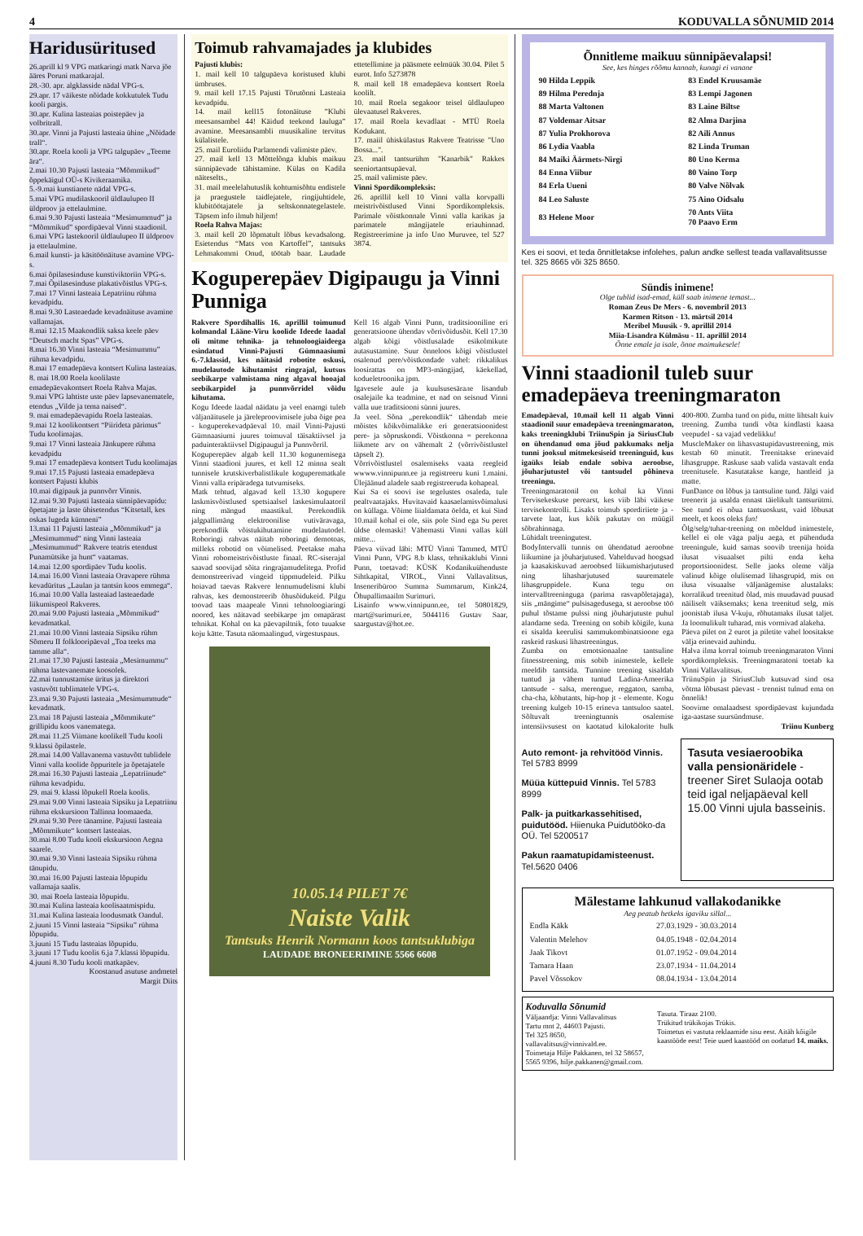4 KODUVALLA SÕNUMID 2014
Haridusüritused
26.aprill kl 9 VPG matkaringi matk Narva jõe ääres Poruni matkarajal.
28.-30. apr. algklasside nädal VPG-s.
29.apr. 17 väikeste nõidade kokkutulek Tudu kooli pargis.
30.apr. Kulina lasteaias poistepäev ja volbritrall.
30.apr. Vinni ja Pajusti lasteaia ühine „Nõidade trall“.
30.apr. Roela kooli ja VPG talgupäev „Teeme ära“.
2.mai 10.30 Pajusti lasteaia “Mõmmikud” õppekäigul OÜ-s Kivikeraamika.
5.-9.mai kunstianete nädal VPG-s.
5.mai VPG mudilaskooril üldlaulupeo II üldproov ja ettelaulmine.
6.mai 9.30 Pajusti lasteaia “Mesimummud” ja “Mõmmikud” spordipäeval Vinni staadionil.
6.mai VPG lastekooril üldlaulupeo II üldproov ja ettelaulmine.
6.mail kunsti- ja käsitöönäituse avamine VPG-s.
6.mai õpilasesinduse kunstiviktoriin VPG-s.
7.mai Õpilasesinduse plakativõistlus VPG-s.
7.mai 17 Vinni lasteaia Lepatriinu rühma kevadpidu.
8.mai 9.30 Lasteaedade kevadnäituse avamine vallamajas.
8.mai 12.15 Maakondlik saksa keele päev “Deutsch macht Spas” VPG-s.
8.mai 16.30 Vinni lasteaia “Mesimummu” rühma kevadpidu.
8.mai 17 emadepäeva kontsert Kulina lasteaias.
8. mai 18.00 Roela koolilaste emadepäevakontsert Roela Rahva Majas.
9.mai VPG lahtiste uste päev lapsevanematele, etendus „Vilde ja tema naised“.
9. mai emadepäevapidu Roela lasteaias.
9.mai 12 koolikontsert “Piirideta pärimus” Tudu koolimajas.
9.mai 17 Vinni lasteaia Jänkupere rühma kevadpidu
9.mai 17 emadepäeva kontsert Tudu koolimajas
9.mai 17.15 Pajusti lasteaia emadepäeva kontsert Pajusti klubis
10.mai digipauk ja punnvõrr Vinnis.
12.mai 9.30 Pajusti lasteaia sünnipäevapidu: õpetajate ja laste ühisetendus “Kitsetall, kes oskas lugeda kümneni”
13.mai 11 Pajusti lasteaia „Mõmmikud“ ja „Mesimummud“ ning Vinni lasteaia „Mesimummud“ Rakvere teatris etendust Punamütsike ja hunt“ vaatamas.
14.mai 12.00 spordipäev Tudu koolis.
14.mai 16.00 Vinni lasteaia Oravapere rühma kevadüritus „Laulan ja tantsin koos emmega“.
16.mai 10.00 Valla lasteaiad lasteaedade liikumispeol Rakveres.
20.mai 9.00 Pajusti lasteaia „Mõmmikud“ kevadmatkal.
21.mai 10.00 Vinni lasteaia Sipsiku rühm Sõmeru II folklooripäeval „Toa teeks ma tamme alla“.
21.mai 17.30 Pajusti lasteaia „Mesimummu“ rühma lastevanemate koosolek.
22.mai tunnustamise üritus ja direktori vastuvõtt tublimatele VPG-s.
23.mai 9.30 Pajusti lasteaia „Mesimummude“ kevadmatk.
23.mai 18 Pajusti lasteaia „Mõmmikute“ grillipidu koos vanematega.
28.mai 11.25 Viimane koolikell Tudu kooli 9.klassi õpilastele.
28.mai 14.00 Vallavanema vastuvõtt tublidele Vinni valla koolide õppuritele ja õpetajatele
28.mai 16.30 Pajusti lasteaia „Lepatriinude“ rühma kevadpidu.
29. mai 9. klassi lõpukell Roela koolis.
29.mai 9.00 Vinni lasteaia Sipsiku ja Lepatriinu rühma ekskursioon Tallinna loomaaeda.
29.mai 9.30 Pere tänamine. Pajusti lasteaia „Mõmmikute“ kontsert lasteaias.
30.mai 8.00 Tudu kooli ekskursioon Aegna saarele.
30.mai 9.30 Vinni lasteaia Sipsiku rühma tänupidu.
30.mai 16.00 Pajusti lasteaia lõpupidu vallamaja saalis.
30. mai Roela lasteaia lõpupidu.
30.mai Kulina lasteaia koolisaatmispidu.
31.mai Kulina lasteaia loodusmatk Oandul.
2.juuni 15 Vinni lasteaia “Sipsiku” rühma lõpupidu.
3.juuni 15 Tudu lasteaias lõpupidu.
3.juuni 17 Tudu koolis 6.ja 7.klassi lõpupidu.
4.juuni 8.30 Tudu kooli matkapäev.
Koostanud asutuse andmetel
Margit Diits
Toimub rahvamajades ja klubides
Pajusti klubis:
1. mail kell 10 talgupäeva koristused klubi ümbruses.
9. mail kell 17.15 Pajusti Tõrutõnni Lasteaia kevadpidu.
14. mail kell15 fotonäituse ”Klubi meesansambel 44! Käidud teekond lauluga” avamine. Meesansambli muusikaline tervitus külalistele.
25. mail Euroliidu Parlamendi valimiste päev.
27. mail kell 13 Mõttelõnga klubis maikuu sünnipäevade tähistamine. Külas on Kadila näiteselts.,
31. mail meelelahutuslik kohtumisõhtu endistele ja praegustele taidlejatele, ringijuhtidele, klubitöötajatele ja seltskonnategelastele. Täpsem info ilmub hiljem!
Roela Rahva Majas:
3. mail kell 20 lõpmatult lõbus kevadsalong. Esietendus “Mats von Kartoffel”, tantsuks Lehmakommi Onud, töötab baar. Laudade ettetellimine ja pääsmete eelmüük 30.04. Pilet 5 eurot. Info 5273878
8. mail kell 18 emadepäeva kontsert Roela koolilt.
10. mail Roela segakoor teisel üldlaulupeo ülevaatusel Rakveres.
17. mail Roela kevadlaat - MTÜ Roela Kodukant.
17. maiil ühiskülastus Rakvere Teatrisse "Uno Bossa...".
23. mail tantsurühm "Kanarbik" Rakkes seeniortantsupäeval.
25. mail valimiste päev.
Vinni Spordikompleksis:
26. aprillil kell 10 Vinni valla korvpalli meistrivõistlused Vinni Spordikompleksis. Parimale võistkonnale Vinni valla karikas ja parimatele mängijatele eriauhinnad. Registreerimine ja info Uno Muruvee, tel 527 3874.
Koguperepäev Digipaugu ja Vinni Punniga
Rakvere Spordihallis 16. aprillil toimunud kolmandal Lääne-Viru koolide Ideede laadal oli mitme tehnika- ja tehnoloogiaideega esindatud Vinni-Pajusti Gümnaasiumi 6.-7.klassid, kes näitasid robotite oskusi, mudelautode kihutamist ringrajal, kutsus seebikarpe valmistama ning algaval hooajal seebikarpidel ja punnvõrridel võidu kihutama.
Kogu Ideede laadal näidatu ja veel enamgi tuleb väljanäitusele ja järeleproovimisele juba õige pea - koguperekevadpäeval 10. mail Vinni-Pajusti Gümnaasiumi juures toimuval täisaktiivsel ja paduinteraktiivsel Digipaugul ja Punnvõrril.
Koguperepäev algab kell 11.30 kogunemisega Vinni staadioni juures, et kell 12 minna sealt tunnisele krutskiverbalistlikule koguperematkale Vinni valla eripäradega tutvumiseks.
Matk tehtud, algavad kell 13.30 kogupere laskmisvõistlused spetsiaalsel laskesimulaatoril ning mängud maastikul. Perekondlik jalgpallimäng elektroonilise vutiväravaga, perekondlik võistukihutamine mudelautodel. Roboringi rahvas näitab roboringi demotoas, milleks robotid on võimelised. Peetakse maha Vinni robomeistrivõistluste finaal. RC-siserajal saavad soovijad sõita ringrajamudelitega. Profid demonstreerivad vingeid tippmudeleid. Pilku hoiavad taevas Rakvere lennumudelismi klubi rahvas, kes demonstreerib õhusõidukeid. Pilgu toovad taas maapeale Vinni tehnoloogiaringi noored, kes näitavad seebikarpe jm omapärast tehnikat. Kohal on ka päevapiltnik, foto tuuakse koju kätte. Tasuta näomaalingud, virgestuspaus.
Kell 16 algab Vinni Punn, traditsiooniline eri generatsioone ühendav võrrivõidusõit. Kell 17.30 algab kõigi võistlusalade esikolmikute autasustamine. Suur õnneloos kõigi võistlustel osalenud pere/võistkondade vahel: rikkalikus loosirattas on MP3-mängijad, käekellad, kodueletroonika jpm.
Igavesele aule ja kuulsusesäraле lisandub osalejaile ka teadmine, et nad on seisnud Vinni valla uue traditsiooni sünni juures.
Ja veel. Sõna „perekondlik“ tähendab meie mõistes kõikvõimalikke eri generatsioonidest pere- ja sõpruskondi. Võistkonna = perekonna liikmete arv on vähemalt 2 (võrrivõistlustel täpselt 2).
Võrrivõistlustel osalemiseks vaata reegleid wwww.vinnipunn.ee ja registreeru kuni 1.maini. Ülejäänud aladele saab registreeruda kohapeal.
Kui Sa ei soovi ise tegelustes osaleda, tule pealtvaatajaks. Huvitavaid kaasaelamisvõimalusi on küllaga. Võime liialdamata öelda, et kui Sind 10.mail kohal ei ole, siis pole Sind ega Su peret üldse olemaski! Vähemasti Vinni vallas küll mitte...
Päeva viivad läbi: MTÜ Vinni Tammed, MTÜ Vinni Punn, VPG 8.b klass, tehnikaklubi Vinni Punn, toetavad: KÜSK Kodanikuühenduste Sihtkapital, VIROL, Vinni Vallavalitsus, Inseneribüroo Summa Summarum, Kink24, Õhupallimaailm Surimuri.
Lisainfo www.vinnipunn.ee, tel 50801829, mart@surimuri.ee, 5044116 Gustav Saar, saargustav@hot.ee.
10.05.14 PILET 7€
Naiste Valik
Tantsuks Henrik Normann koos tantsuklubiga
LAUDADE BRONEERIMINE 5566 6608
Õnnitleme maikuu sünnipäevalapsi!
See, kes hinges rõõmu kannab, kunagi ei vanane
| 90 Hilda Leppik | 83 Endel Kruusamäe |
| 89 Hilma Perednja | 83 Lempi Jagonen |
| 88 Marta Valtonen | 83 Laine Biltse |
| 87 Voldemar Aitsar | 82 Alma Darjina |
| 87 Yulia Prokhorova | 82 Aili Annus |
| 86 Lydia Vaabla | 82 Linda Truman |
| 84 Maiki Äärmets-Nirgi | 80 Uno Kerma |
| 84 Enna Viibur | 80 Vaino Torp |
| 84 Erla Uueni | 80 Valve Nõlvak |
| 84 Leo Saluste | 75 Aino Oidsalu |
| 83 Helene Moor | 70 Ants Viita 70 Paavo Erm |
Kes ei soovi, et teda õnnitletakse infolehes, palun andke sellest teada vallavalitsusse tel. 325 8665 või 325 8650.
Sündis inimene!
Olge tublid isad-emad, küll saab inimene temast...
Roman Zeus De Mers - 6. novembril 2013
Karmen Ritson - 13. märtsil 2014
Meribel Muusik - 9. aprillil 2014
Miia-Lisandra Külmäsu - 11. aprillil 2014
Õnne emale ja isale, õnne maimukesele!
Vinni staadionil tuleb suur emadepäeva treeningmaraton
Emadepäeval, 10.mail kell 11 algab Vinni staadionil suur emadepäeva treeningmaraton, kaks treeningklubi TriinuSpin ja SiriusClub on ühendanud oma jõud pakkumaks nelja tunni jooksul mitmekesiseid treeninguid, kus igaüks leiab endale sobiva aeroobse, jõuharjutustel või tantsudel põhineva treeningu.
Treeningmaratonil on kohal ka Vinni Tervisekeskuse perearst, kes viib läbi väikese tervisekontrolli. Lisaks toimub spordiriiete ja -tarvete laat, kus kõik pakutav on müügil sõbrahinnaga.
Lühidalt treeningutest.
BodyIntervalli tunnis on ühendatud aeroobne liikumine ja jõuharjutused. Vahelduvad hoogsad ja kaasakiskuvad aeroobsed liikumisharjutused ning lihasharjutused suurematele lihasgruppidele. Kuna tegu on intervalltreeninguga (parima rasvapõletajaga), siis „mängime“ pulsisagedusega, st aeroobse töö puhul tõstame pulssi ning jõuharjutuste puhul alandame seda. Treening on sobib kõigile, kuna ei sisalda keerulisi sammukombinatsioone ega raskeid raskusi lihastreeningus.
Zumba on emotsionaalne tantsuline fitnesstreening, mis sobib inimestele, kellele meeldib tantsida. Tunnine treening sisaldab tuntud ja vähem tuntud Ladina-Ameerika tantsude - salsa, merengue, reggaton, samba, cha-cha, kõhutants, hip-hop jt - elemente. Kogu treening kulgeb 10-15 erineva tantsuloo saatel. Sõltuvalt treeningtunnis osalemise intensiivsusest on kaotatud kilokalorite hulk 400-800. Zumba tund on pidu, mitte lihtsalt kuiv treening. Zumba tundi võta kindlasti kaasa veepudel - sa vajad vedelikku!
MuscleMaker on lihasvastupidavustreening, mis kestab 60 minutit. Treenitakse erinevaid lihasgruppe. Raskuse saab valida vastavalt enda treenitusele. Kasutatakse kange, hantleid ja matte.
FunDance on lõbus ja tantsuline tund. Jälgi vaid treenerit ja usalda ennast täielikult tantsurütmi. See tund ei nõua tantsuoskust, vaid lõbusat meelt, et koos oleks fun!
Õlg/selg/tuhar-treening on mõeldud inimestele, kellel ei ole väga palju aega, et pühenduda treeningule, kuid samas soovib treenija hoida ilusat visuaalset pilti enda keha proportsioonidest. Selle jaoks oleme välja valinud kõige olulisemad lihasgrupid, mis on ilusa visuaalse väljanägemise alustalaks: korralikud treenitud õlad, mis muudavad puusad näiliselt väiksemaks; kena treenitud selg, mis joonistab ilusa V-kuju, rõhutamaks ilusat taljet. Ja loomulikult tuharad, mis vormivad alakeha.
Päeva pilet on 2 eurot ja piletite vahel loositakse välja erinevaid auhindu.
Halva ilma korral toimub treeningmaraton Vinni spordikompleksis. Treeningmaratoni toetab ka Vinni Vallavalitsus.
TriinuSpin ja SiriusClub kutsuvad sind osa võtma lõbusast päevast - trennist tulnud ema on õnnelik!
Soovime omalaadsest spordipäevast kujundada iga-aastase suursündmuse.
Triinu Kunberg
Auto remont- ja rehvitööd Vinnis. Tel 5783 8999
Müüa küttepuid Vinnis. Tel 5783 8999
Palk- ja puitkarkassehitised, puidutööd. Hiienuka Puidutööko-da OÜ. Tel 5200517
Pakun raamatupidamisteenust. Tel.5620 0406
Tasuta vesiaeroobika valla pensionäridele - treener Siret Sulaoja ootab teid igal neljapäeval kell 15.00 Vinni ujula basseinis.
Mälestame lahkunud vallakodanikke
Aeg peatub hetkeks igaviku sillal...
| Endla Käkk | 27.03.1929 - 30.03.2014 |
| Valentin Melehov | 04.05.1948 - 02.04.2014 |
| Jaak Tikovt | 01.07.1952 - 09.04.2014 |
| Tamara Haan | 23.07.1934 - 11.04.2014 |
| Pavel Võssokov | 08.04.1934 - 13.04.2014 |
Koduvalla Sõnumid
Väljaandja: Vinni Vallavalitsus
Tartu mnt 2, 44603 Pajusti.
Tel 325 8650, vallavalitsus@vinnivald.ee.
Toimetaja Hilje Pakkanen, tel 32 58657, 5565 9396, hilje.pakkanen@gmail.com.
Tasuta. Tiraaz 2100.
Trükitud trükikojas Trükis.
Toimetus ei vastuta reklaamide sisu eest. Aitäh kõigile kaastööde eest! Teie uued kaastööd on oodatud 14. maiks.